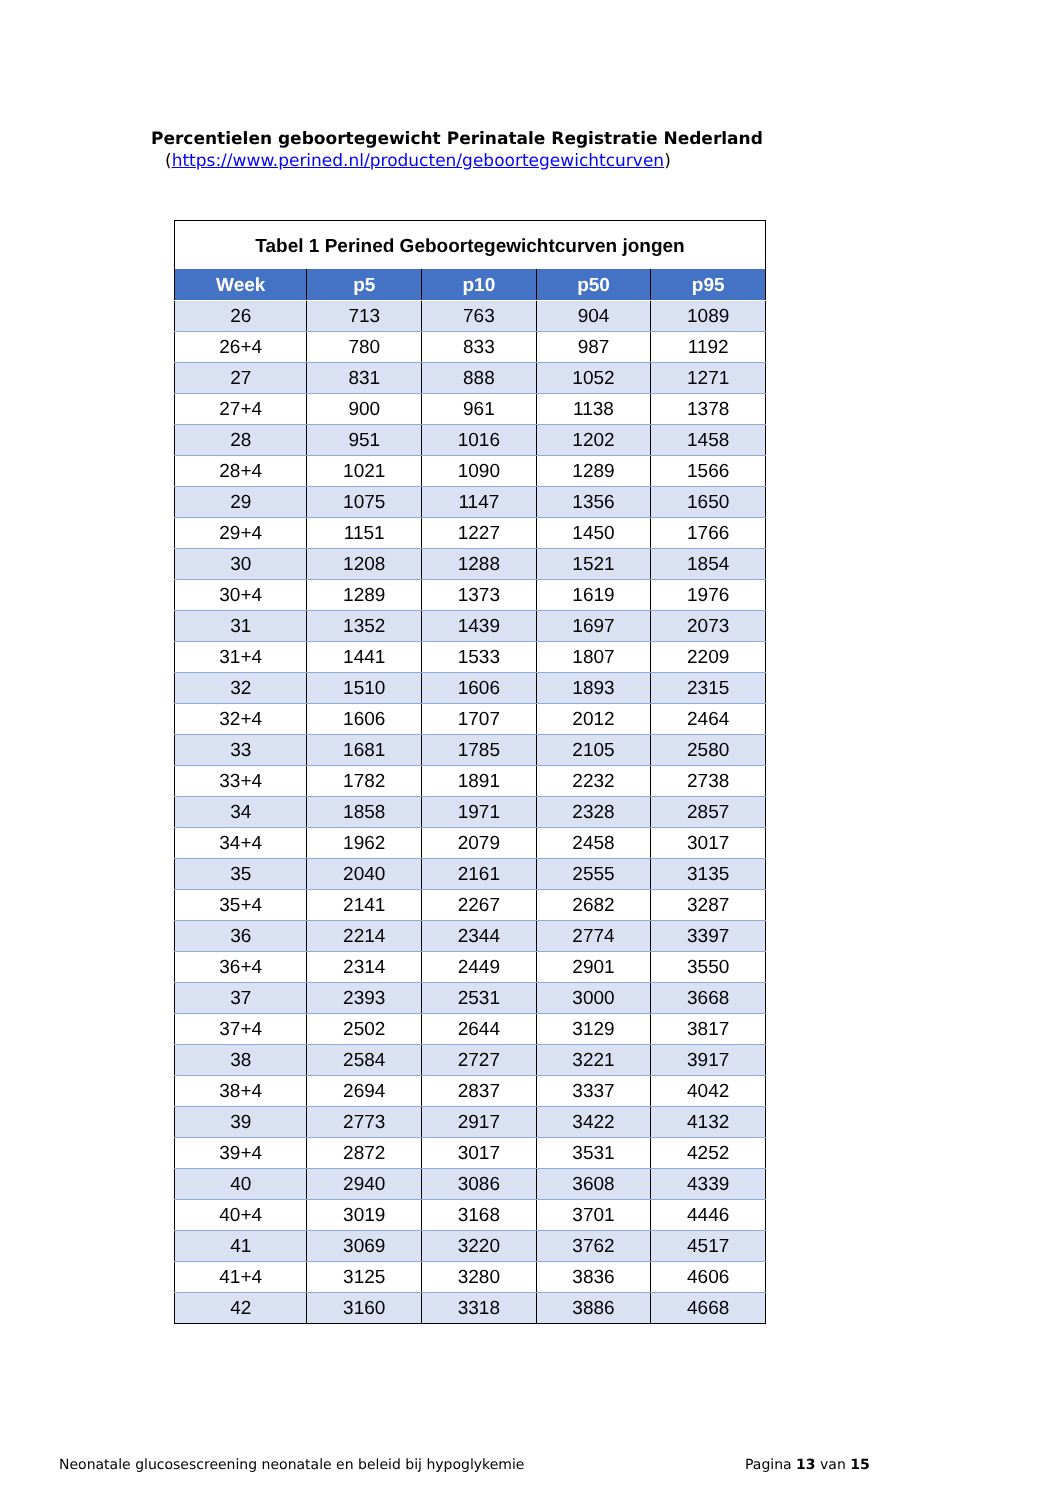Percentielen geboortegewicht Perinatale Registratie Nederland
(https://www.perined.nl/producten/geboortegewichtcurven)
Tabel 1 Perined Geboortegewichtcurven jongen
| Week | p5 | p10 | p50 | p95 |
| --- | --- | --- | --- | --- |
| 26 | 713 | 763 | 904 | 1089 |
| 26+4 | 780 | 833 | 987 | 1192 |
| 27 | 831 | 888 | 1052 | 1271 |
| 27+4 | 900 | 961 | 1138 | 1378 |
| 28 | 951 | 1016 | 1202 | 1458 |
| 28+4 | 1021 | 1090 | 1289 | 1566 |
| 29 | 1075 | 1147 | 1356 | 1650 |
| 29+4 | 1151 | 1227 | 1450 | 1766 |
| 30 | 1208 | 1288 | 1521 | 1854 |
| 30+4 | 1289 | 1373 | 1619 | 1976 |
| 31 | 1352 | 1439 | 1697 | 2073 |
| 31+4 | 1441 | 1533 | 1807 | 2209 |
| 32 | 1510 | 1606 | 1893 | 2315 |
| 32+4 | 1606 | 1707 | 2012 | 2464 |
| 33 | 1681 | 1785 | 2105 | 2580 |
| 33+4 | 1782 | 1891 | 2232 | 2738 |
| 34 | 1858 | 1971 | 2328 | 2857 |
| 34+4 | 1962 | 2079 | 2458 | 3017 |
| 35 | 2040 | 2161 | 2555 | 3135 |
| 35+4 | 2141 | 2267 | 2682 | 3287 |
| 36 | 2214 | 2344 | 2774 | 3397 |
| 36+4 | 2314 | 2449 | 2901 | 3550 |
| 37 | 2393 | 2531 | 3000 | 3668 |
| 37+4 | 2502 | 2644 | 3129 | 3817 |
| 38 | 2584 | 2727 | 3221 | 3917 |
| 38+4 | 2694 | 2837 | 3337 | 4042 |
| 39 | 2773 | 2917 | 3422 | 4132 |
| 39+4 | 2872 | 3017 | 3531 | 4252 |
| 40 | 2940 | 3086 | 3608 | 4339 |
| 40+4 | 3019 | 3168 | 3701 | 4446 |
| 41 | 3069 | 3220 | 3762 | 4517 |
| 41+4 | 3125 | 3280 | 3836 | 4606 |
| 42 | 3160 | 3318 | 3886 | 4668 |
Neonatale glucosescreening neonatale en beleid bij hypoglykemie
Pagina 13 van 15